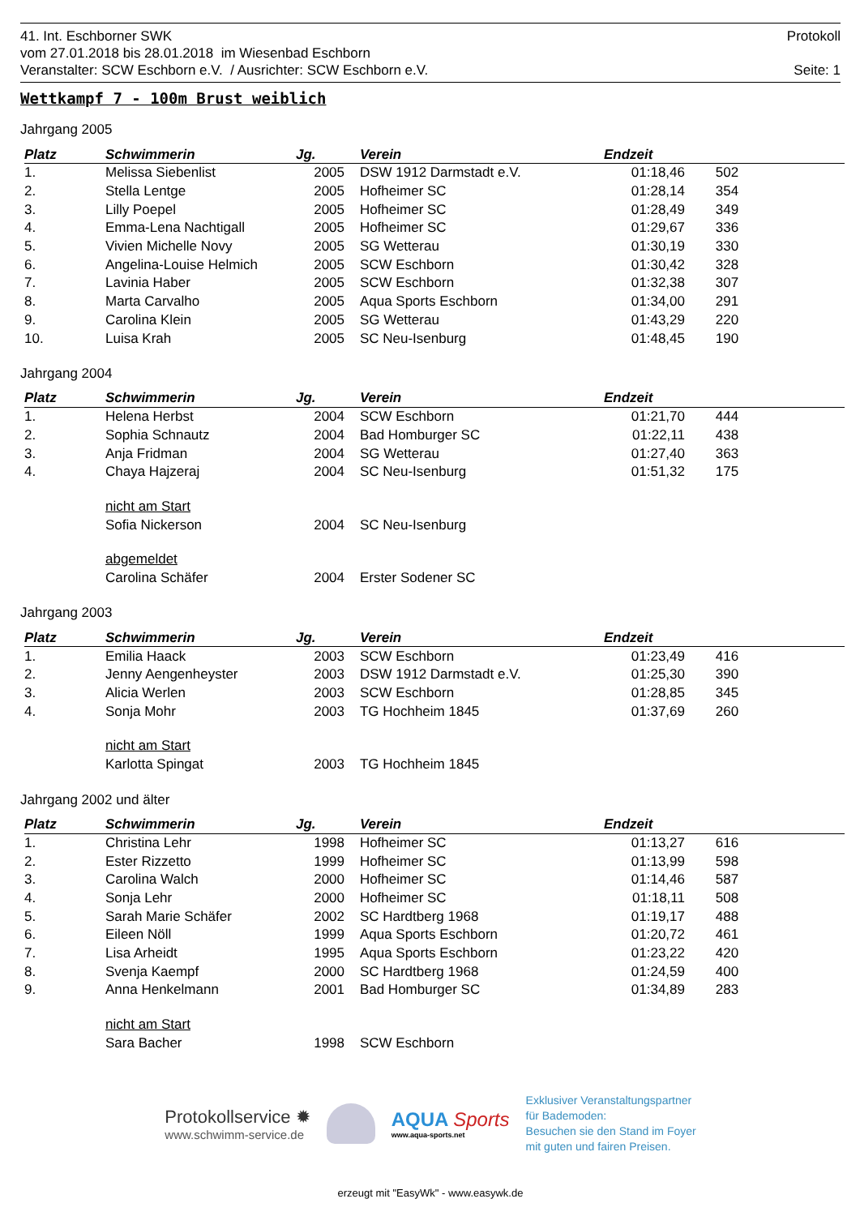41. Int. Eschborner SWK Protokoll
vom 27.01.2018 bis 28.01.2018 im Wiesenbad Eschborn
Veranstalter: SCW Eschborn e.V. / Ausrichter: SCW Eschborn e.V. Seite: 1
Wettkampf 7 - 100m Brust weiblich
Jahrgang 2005
| Platz | Schwimmerin | Jg. | Verein | Endzeit | |
| --- | --- | --- | --- | --- | --- |
| 1. | Melissa Siebenlist | 2005 | DSW 1912 Darmstadt e.V. | 01:18,46 | 502 |
| 2. | Stella Lentge | 2005 | Hofheimer SC | 01:28,14 | 354 |
| 3. | Lilly Poepel | 2005 | Hofheimer SC | 01:28,49 | 349 |
| 4. | Emma-Lena Nachtigall | 2005 | Hofheimer SC | 01:29,67 | 336 |
| 5. | Vivien Michelle Novy | 2005 | SG Wetterau | 01:30,19 | 330 |
| 6. | Angelina-Louise Helmich | 2005 | SCW Eschborn | 01:30,42 | 328 |
| 7. | Lavinia Haber | 2005 | SCW Eschborn | 01:32,38 | 307 |
| 8. | Marta Carvalho | 2005 | Aqua Sports Eschborn | 01:34,00 | 291 |
| 9. | Carolina Klein | 2005 | SG Wetterau | 01:43,29 | 220 |
| 10. | Luisa Krah | 2005 | SC Neu-Isenburg | 01:48,45 | 190 |
Jahrgang 2004
| Platz | Schwimmerin | Jg. | Verein | Endzeit | |
| --- | --- | --- | --- | --- | --- |
| 1. | Helena Herbst | 2004 | SCW Eschborn | 01:21,70 | 444 |
| 2. | Sophia Schnautz | 2004 | Bad Homburger SC | 01:22,11 | 438 |
| 3. | Anja Fridman | 2004 | SG Wetterau | 01:27,40 | 363 |
| 4. | Chaya Hajzeraj | 2004 | SC Neu-Isenburg | 01:51,32 | 175 |
| | nicht am Start | | | | |
| | Sofia Nickerson | 2004 | SC Neu-Isenburg | | |
| | abgemeldet | | | | |
| | Carolina Schäfer | 2004 | Erster Sodener SC | | |
Jahrgang 2003
| Platz | Schwimmerin | Jg. | Verein | Endzeit | |
| --- | --- | --- | --- | --- | --- |
| 1. | Emilia Haack | 2003 | SCW Eschborn | 01:23,49 | 416 |
| 2. | Jenny Aengenheyster | 2003 | DSW 1912 Darmstadt e.V. | 01:25,30 | 390 |
| 3. | Alicia Werlen | 2003 | SCW Eschborn | 01:28,85 | 345 |
| 4. | Sonja Mohr | 2003 | TG Hochheim 1845 | 01:37,69 | 260 |
| | nicht am Start | | | | |
| | Karlotta Spingat | 2003 | TG Hochheim 1845 | | |
Jahrgang 2002 und älter
| Platz | Schwimmerin | Jg. | Verein | Endzeit | |
| --- | --- | --- | --- | --- | --- |
| 1. | Christina Lehr | 1998 | Hofheimer SC | 01:13,27 | 616 |
| 2. | Ester Rizzetto | 1999 | Hofheimer SC | 01:13,99 | 598 |
| 3. | Carolina Walch | 2000 | Hofheimer SC | 01:14,46 | 587 |
| 4. | Sonja Lehr | 2000 | Hofheimer SC | 01:18,11 | 508 |
| 5. | Sarah Marie Schäfer | 2002 | SC Hardtberg 1968 | 01:19,17 | 488 |
| 6. | Eileen Nöll | 1999 | Aqua Sports Eschborn | 01:20,72 | 461 |
| 7. | Lisa Arheidt | 1995 | Aqua Sports Eschborn | 01:23,22 | 420 |
| 8. | Svenja Kaempf | 2000 | SC Hardtberg 1968 | 01:24,59 | 400 |
| 9. | Anna Henkelmann | 2001 | Bad Homburger SC | 01:34,89 | 283 |
| | nicht am Start | | | | |
| | Sara Bacher | 1998 | SCW Eschborn | | |
Protokollservice ✹
www.schwimm-service.de
AQUA Sports
www.aqua-sports.net
Exklusiver Veranstaltungspartner
für Bademoden:
Besuchen sie den Stand im Foyer
mit guten und fairen Preisen.
erzeugt mit "EasyWk" - www.easywk.de